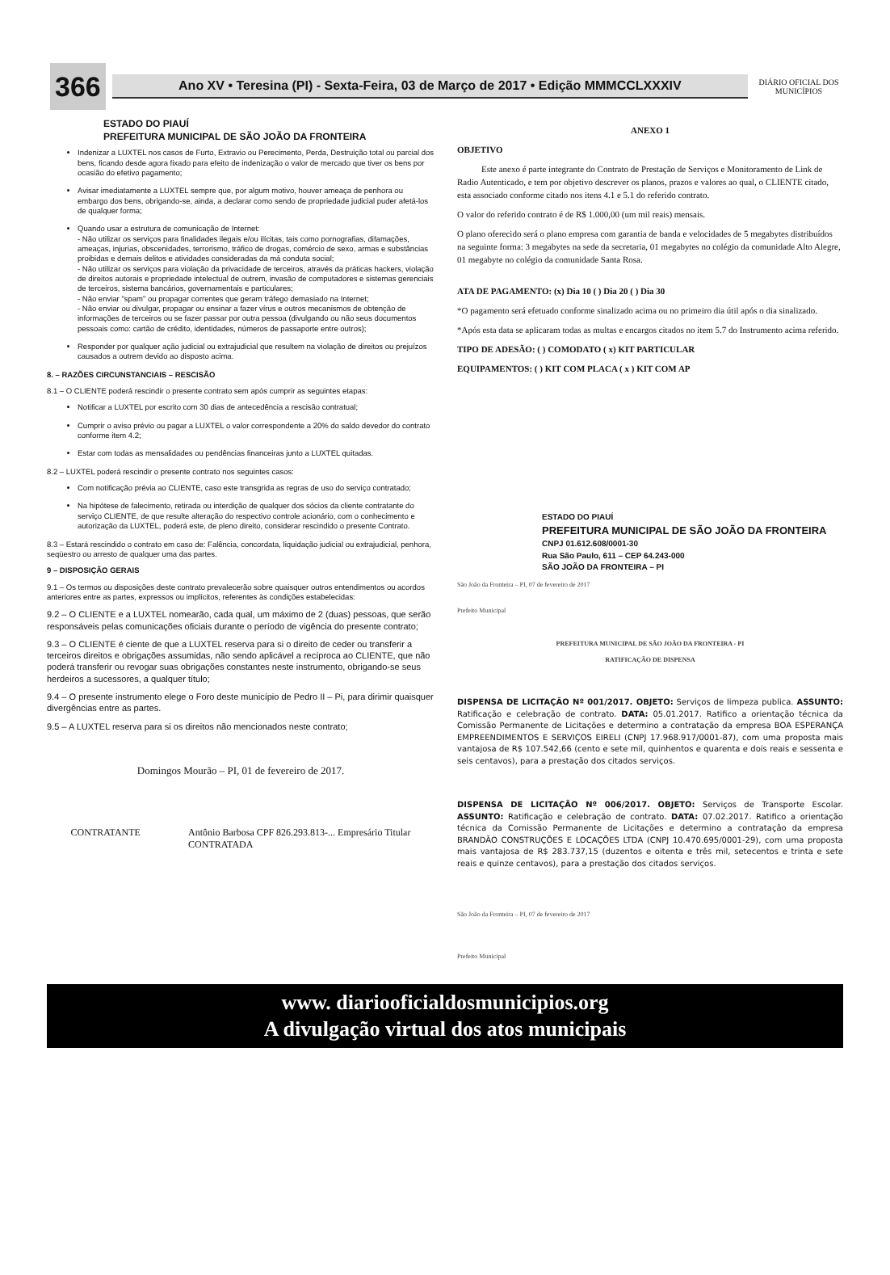366
Ano XV • Teresina (PI) - Sexta-Feira, 03 de Março de 2017 • Edição MMMCCLXXXIV
DIÁRIO OFICIAL DOS MUNICÍPIOS
ESTADO DO PIAUÍ
PREFEITURA MUNICIPAL DE SÃO JOÃO DA FRONTEIRA
Indenizar a LUXTEL nos casos de Furto, Extravio ou Perecimento, Perda, Destruição total ou parcial dos bens, ficando desde agora fixado para efeito de indenização o valor de mercado que tiver os bens por ocasião do efetivo pagamento;
Avisar imediatamente a LUXTEL sempre que, por algum motivo, houver ameaça de penhora ou embargo dos bens, obrigando-se, ainda, a declarar como sendo de propriedade judicial puder afetá-los de qualquer forma;
Quando usar a estrutura de comunicação de Internet:
- Não utilizar os serviços para finalidades ilegais e/ou ilícitas, tais como pornografias, difamações, ameaças, injurias, obscenidades, terrorismo, tráfico de drogas, comércio de sexo, armas e substâncias proibidas e demais delitos e atividades consideradas da má conduta social;
- Não utilizar os serviços para violação da privacidade de terceiros, através da práticas hackers, violação de direitos autorais e propriedade intelectual de outrem, invasão de computadores e sistemas gerenciais de terceiros, sistema bancários, governamentais e particulares;
- Não enviar "spam" ou propagar correntes que geram tráfego demasiado na Internet;
- Não enviar ou divulgar, propagar ou ensinar a fazer vírus e outros mecanismos de obtenção de informações de terceiros ou se fazer passar por outra pessoa (divulgando ou não seus documentos pessoais como: cartão de crédito, identidades, números de passaporte entre outros);
Responder por qualquer ação judicial ou extrajudicial que resultem na violação de direitos ou prejuízos causados a outrem devido ao disposto acima.
8. – RAZÕES CIRCUNSTANCIAIS – RESCISÃO
8.1 – O CLIENTE poderá rescindir o presente contrato sem após cumprir as seguintes etapas:
Notificar a LUXTEL por escrito com 30 dias de antecedência a rescisão contratual;
Cumprir o aviso prévio ou pagar a LUXTEL o valor correspondente a 20% do saldo devedor do contrato conforme item 4.2;
Estar com todas as mensalidades ou pendências financeiras junto a LUXTEL quitadas.
8.2 – LUXTEL poderá rescindir o presente contrato nos seguintes casos:
Com notificação prévia ao CLIENTE, caso este transgrida as regras de uso do serviço contratado;
Na hipótese de falecimento, retirada ou interdição de qualquer dos sócios da cliente contratante do serviço CLIENTE, de que resulte alteração do respectivo controle acionário, com o conhecimento e autorização da LUXTEL, poderá este, de pleno direito, considerar rescindido o presente Contrato.
8.3 – Estará rescindido o contrato em caso de: Falência, concordata, liquidação judicial ou extrajudicial, penhora, seqüestro ou arresto de qualquer uma das partes.
9 – DISPOSIÇÃO GERAIS
9.1 – Os termos ou disposições deste contrato prevalecerão sobre quaisquer outros entendimentos ou acordos anteriores entre as partes, expressos ou implícitos, referentes às condições estabelecidas:
9.2 – O CLIENTE e a LUXTEL nomearão, cada qual, um máximo de 2 (duas) pessoas, que serão responsáveis pelas comunicações oficiais durante o período de vigência do presente contrato;
9.3 – O CLIENTE é ciente de que a LUXTEL reserva para si o direito de ceder ou transferir a terceiros direitos e obrigações assumidas, não sendo aplicável a recíproca ao CLIENTE, que não poderá transferir ou revogar suas obrigações constantes neste instrumento, obrigando-se seus herdeiros a sucessores, a qualquer título;
9.4 – O presente instrumento elege o Foro deste município de Pedro II – Pi, para dirimir quaisquer divergências entre as partes.
9.5 – A LUXTEL reserva para si os direitos não mencionados neste contrato;
Domingos Mourão – PI, 01 de fevereiro de 2017.
CONTRATANTE Antônio Barbosa CPF 826.293.813-... Empresário Titular
CONTRATADA
ANEXO 1
OBJETIVO
Este anexo é parte integrante do Contrato de Prestação de Serviços e Monitoramento de Link de Radio Autenticado, e tem por objetivo descrever os planos, prazos e valores ao qual, o CLIENTE citado, esta associado conforme citado nos itens 4.1 e 5.1 do referido contrato.
O valor do referido contrato é de R$ 1.000,00 (um mil reais) mensais.
O plano oferecido será o plano empresa com garantia de banda e velocidades de 5 megabytes distribuídos na seguinte forma: 3 megabytes na sede da secretaria, 01 megabytes no colégio da comunidade Alto Alegre, 01 megabyte no colégio da comunidade Santa Rosa.
ATA DE PAGAMENTO: (x) Dia 10 ( ) Dia 20 ( ) Dia 30
*O pagamento será efetuado conforme sinalizado acima ou no primeiro dia útil após o dia sinalizado.
*Após esta data se aplicaram todas as multas e encargos citados no item 5.7 do Instrumento acima referido.
TIPO DE ADESÃO: ( ) COMODATO ( x) KIT PARTICULAR
EQUIPAMENTOS: ( ) KIT COM PLACA ( x ) KIT COM AP
ESTADO DO PIAUÍ
PREFEITURA MUNICIPAL DE SÃO JOÃO DA FRONTEIRA
CNPJ 01.612.608/0001-30
Rua São Paulo, 611 – CEP 64.243-000
SÃO JOÃO DA FRONTEIRA – PI
São João da Fronteira – PI, 07 de fevereiro de 2017
Prefeito Municipal
PREFEITURA MUNICIPAL DE SÃO JOÃO DA FRONTEIRA - PI
RATIFICAÇÃO DE DISPENSA
DISPENSA DE LICITAÇÃO Nº 001/2017. OBJETO: Serviços de limpeza publica. ASSUNTO: Ratificação e celebração de contrato. DATA: 05.01.2017. Ratifico a orientação técnica da Comissão Permanente de Licitações e determino a contratação da empresa BOA ESPERANÇA EMPREENDIMENTOS E SERVIÇOS EIRELI (CNPJ 17.968.917/0001-87), com uma proposta mais vantajosa de R$ 107.542,66 (cento e sete mil, quinhentos e quarenta e dois reais e sessenta e seis centavos), para a prestação dos citados serviços.
DISPENSA DE LICITAÇÃO Nº 006/2017. OBJETO: Serviços de Transporte Escolar. ASSUNTO: Ratificação e celebração de contrato. DATA: 07.02.2017. Ratifico a orientação técnica da Comissão Permanente de Licitações e determino a contratação da empresa BRANDÃO CONSTRUÇÕES E LOCAÇÕES LTDA (CNPJ 10.470.695/0001-29), com uma proposta mais vantajosa de R$ 283.737,15 (duzentos e oitenta e três mil, setecentos e trinta e sete reais e quinze centavos), para a prestação dos citados serviços.
São João da Fronteira – PI, 07 de fevereiro de 2017
Prefeito Municipal
www. diariooficialdosmunicipios.org
A divulgação virtual dos atos municipais